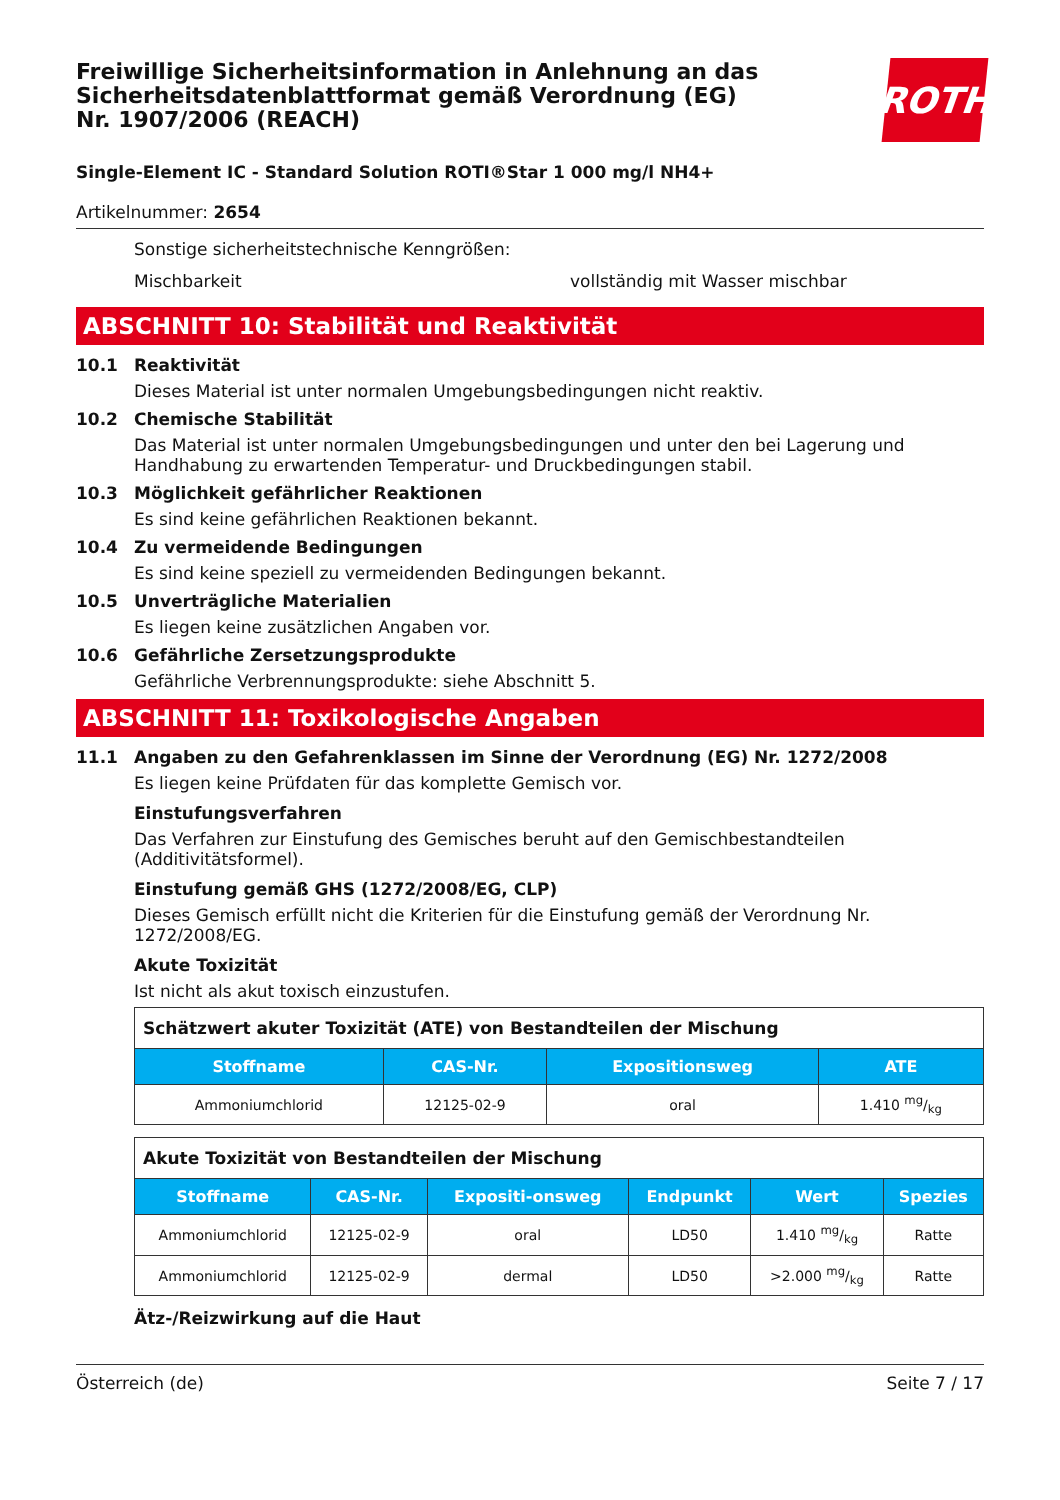Freiwillige Sicherheitsinformation in Anlehnung an das Sicherheitsdatenblattformat gemäß Verordnung (EG) Nr. 1907/2006 (REACH)
ROTH
Single-Element IC - Standard Solution ROTI®Star 1 000 mg/l NH4+
Artikelnummer: 2654
Sonstige sicherheitstechnische Kenngrößen:
Mischbarkeit vollständig mit Wasser mischbar
ABSCHNITT 10: Stabilität und Reaktivität
10.1 Reaktivität
Dieses Material ist unter normalen Umgebungsbedingungen nicht reaktiv.
10.2 Chemische Stabilität
Das Material ist unter normalen Umgebungsbedingungen und unter den bei Lagerung und Handhabung zu erwartenden Temperatur- und Druckbedingungen stabil.
10.3 Möglichkeit gefährlicher Reaktionen
Es sind keine gefährlichen Reaktionen bekannt.
10.4 Zu vermeidende Bedingungen
Es sind keine speziell zu vermeidenden Bedingungen bekannt.
10.5 Unverträgliche Materialien
Es liegen keine zusätzlichen Angaben vor.
10.6 Gefährliche Zersetzungsprodukte
Gefährliche Verbrennungsprodukte: siehe Abschnitt 5.
ABSCHNITT 11: Toxikologische Angaben
11.1 Angaben zu den Gefahrenklassen im Sinne der Verordnung (EG) Nr. 1272/2008
Es liegen keine Prüfdaten für das komplette Gemisch vor.
Einstufungsverfahren
Das Verfahren zur Einstufung des Gemisches beruht auf den Gemischbestandteilen (Additivitätsformel).
Einstufung gemäß GHS (1272/2008/EG, CLP)
Dieses Gemisch erfüllt nicht die Kriterien für die Einstufung gemäß der Verordnung Nr. 1272/2008/EG.
Akute Toxizität
Ist nicht als akut toxisch einzustufen.
| Schätzwert akuter Toxizität (ATE) von Bestandteilen der Mischung | | | |
| Stoffname | CAS-Nr. | Expositionsweg | ATE |
| Ammoniumchlorid | 12125-02-9 | oral | 1.410 mg/kg |
| Akute Toxizität von Bestandteilen der Mischung | | | | | |
| Stoffname | CAS-Nr. | Expositi-onsweg | Endpunkt | Wert | Spezies |
| Ammoniumchlorid | 12125-02-9 | oral | LD50 | 1.410 mg/kg | Ratte |
| Ammoniumchlorid | 12125-02-9 | dermal | LD50 | >2.000 mg/kg | Ratte |
Ätz-/Reizwirkung auf die Haut
Österreich (de) Seite 7 / 17